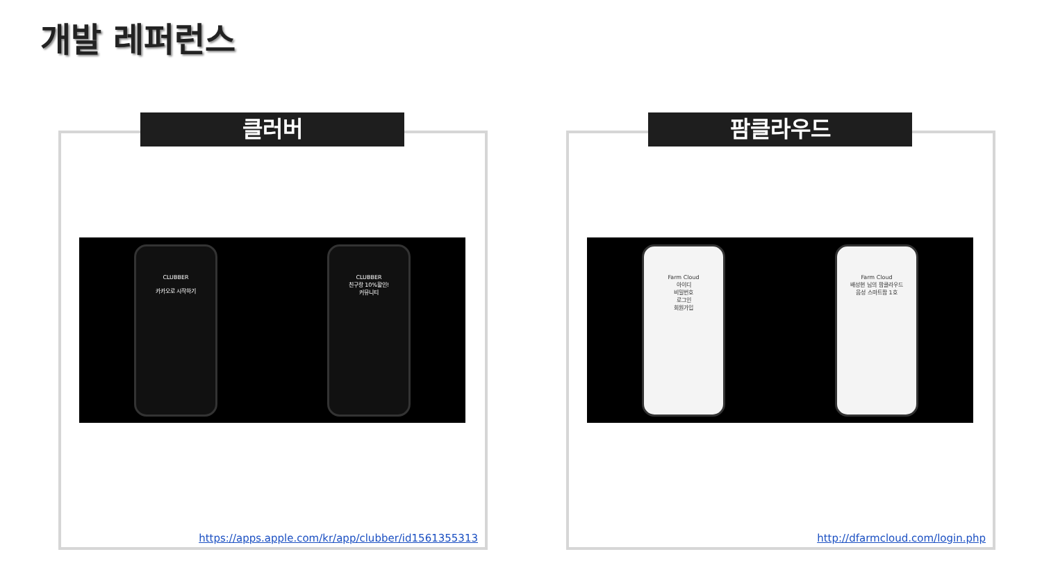개발 레퍼런스
클러버
CLUBBER
카카오로 시작하기
CLUBBER
친구랑 10%할인!
커뮤니티
https://apps.apple.com/kr/app/clubber/id1561355313
팜클라우드
Farm Cloud
아이디
비밀번호
로그인
회원가입
Farm Cloud
배성현 님의 팜클라우드
음성 스마트팜 1호
http://dfarmcloud.com/login.php